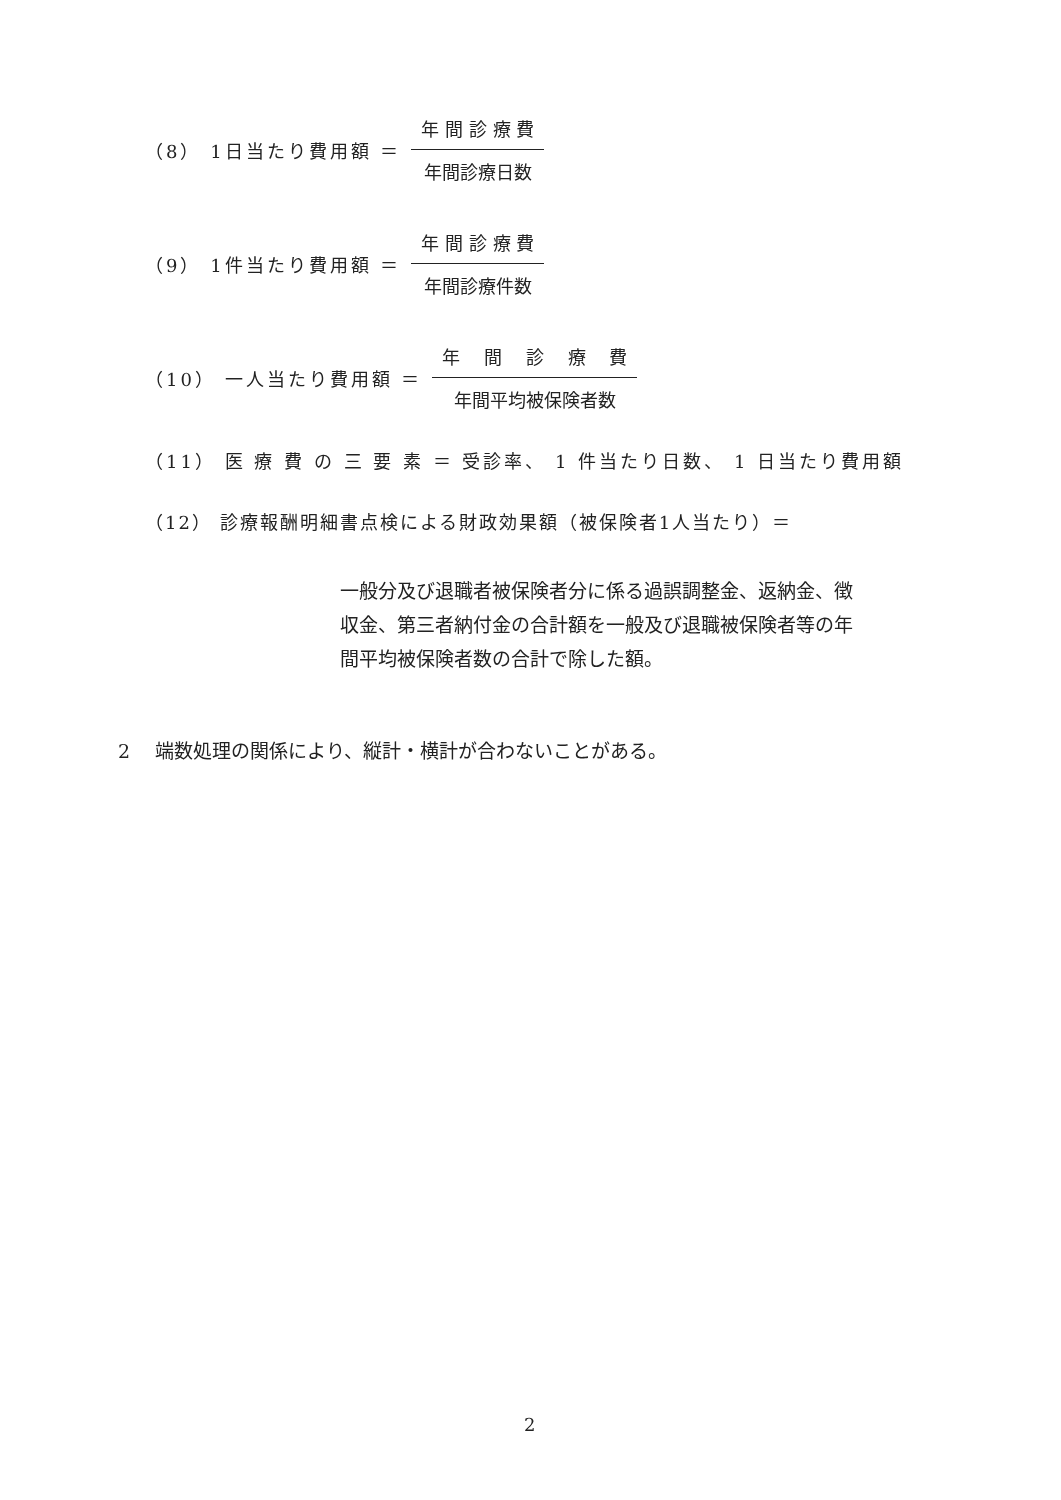（8） 1日当たり費用額 ＝ 年 間 診 療 費 年間診療日数
（9） 1件当たり費用額 ＝ 年 間 診 療 費 年間診療件数
（10） 一人当たり費用額 ＝ 年　 間　 診　 療　 費 年間平均被保険者数
（11） 医 療 費 の 三 要 素 ＝ 受診率、 1 件当たり日数、 1 日当たり費用額
（12） 診療報酬明細書点検による財政効果額（被保険者1人当たり）＝
一般分及び退職者被保険者分に係る過誤調整金、返納金、徴収金、第三者納付金の合計額を一般及び退職被保険者等の年間平均被保険者数の合計で除した額。
2　 端数処理の関係により、縦計・横計が合わないことがある。
2